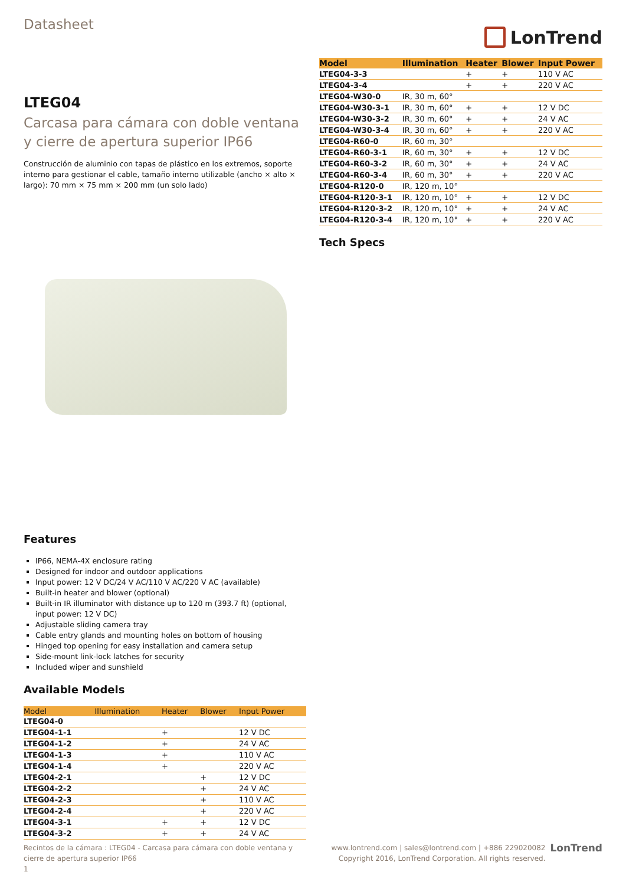Datasheet
LonTrend
LTEG04
Carcasa para cámara con doble ventana y cierre de apertura superior IP66
Construcción de aluminio con tapas de plástico en los extremos, soporte interno para gestionar el cable, tamaño interno utilizable (ancho × alto × largo): 70 mm × 75 mm × 200 mm (un solo lado)
Features
IP66, NEMA-4X enclosure rating
Designed for indoor and outdoor applications
Input power: 12 V DC/24 V AC/110 V AC/220 V AC (available)
Built-in heater and blower (optional)
Built-in IR illuminator with distance up to 120 m (393.7 ft) (optional, input power: 12 V DC)
Adjustable sliding camera tray
Cable entry glands and mounting holes on bottom of housing
Hinged top opening for easy installation and camera setup
Side-mount link-lock latches for security
Included wiper and sunshield
Available Models
| Model | Illumination | Heater | Blower | Input Power |
| --- | --- | --- | --- | --- |
| LTEG04-0 | | | | |
| LTEG04-1-1 | | + | | 12 V DC |
| LTEG04-1-2 | | + | | 24 V AC |
| LTEG04-1-3 | | + | | 110 V AC |
| LTEG04-1-4 | | + | | 220 V AC |
| LTEG04-2-1 | | | + | 12 V DC |
| LTEG04-2-2 | | | + | 24 V AC |
| LTEG04-2-3 | | | + | 110 V AC |
| LTEG04-2-4 | | | + | 220 V AC |
| LTEG04-3-1 | | + | + | 12 V DC |
| LTEG04-3-2 | | + | + | 24 V AC |
| Model | Illumination | Heater | Blower | Input Power |
| --- | --- | --- | --- | --- |
| LTEG04-3-3 | | + | + | 110 V AC |
| LTEG04-3-4 | | + | + | 220 V AC |
| LTEG04-W30-0 | IR, 30 m, 60° | | | |
| LTEG04-W30-3-1 | IR, 30 m, 60° | + | + | 12 V DC |
| LTEG04-W30-3-2 | IR, 30 m, 60° | + | + | 24 V AC |
| LTEG04-W30-3-4 | IR, 30 m, 60° | + | + | 220 V AC |
| LTEG04-R60-0 | IR, 60 m, 30° | | | |
| LTEG04-R60-3-1 | IR, 60 m, 30° | + | + | 12 V DC |
| LTEG04-R60-3-2 | IR, 60 m, 30° | + | + | 24 V AC |
| LTEG04-R60-3-4 | IR, 60 m, 30° | + | + | 220 V AC |
| LTEG04-R120-0 | IR, 120 m, 10° | | | |
| LTEG04-R120-3-1 | IR, 120 m, 10° | + | + | 12 V DC |
| LTEG04-R120-3-2 | IR, 120 m, 10° | + | + | 24 V AC |
| LTEG04-R120-3-4 | IR, 120 m, 10° | + | + | 220 V AC |
Tech Specs
Recintos de la cámara : LTEG04 - Carcasa para cámara con doble ventana y cierre de apertura superior IP66
1
www.lontrend.com | sales@lontrend.com | +886 229020082
Copyright 2016, LonTrend Corporation. All rights reserved. LonTrend